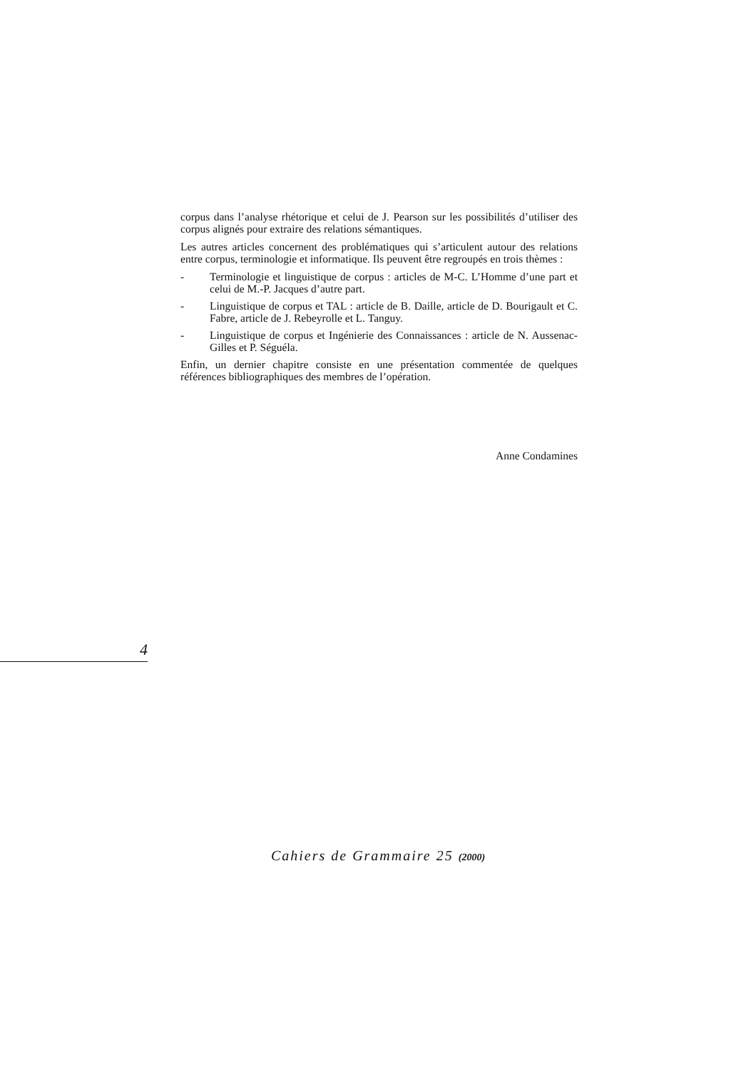corpus dans l’analyse rhétorique et celui de J. Pearson sur les possibilités d’utiliser des corpus alignés pour extraire des relations sémantiques.
Les autres articles concernent des problématiques qui s’articulent autour des relations entre corpus, terminologie et informatique. Ils peuvent être regroupés en trois thèmes :
- Terminologie et linguistique de corpus : articles de M-C. L’Homme d’une part et celui de M.-P. Jacques d’autre part.
- Linguistique de corpus et TAL : article de B. Daille, article de D. Bourigault et C. Fabre, article de J. Rebeyrolle et L. Tanguy.
- Linguistique de corpus et Ingénierie des Connaissances : article de N. Aussenac-Gilles et P. Séguéla.
Enfin, un dernier chapitre consiste en une présentation commentée de quelques références bibliographiques des membres de l’opération.
Anne Condamines
4
Cahiers de Grammaire 25 (2000)